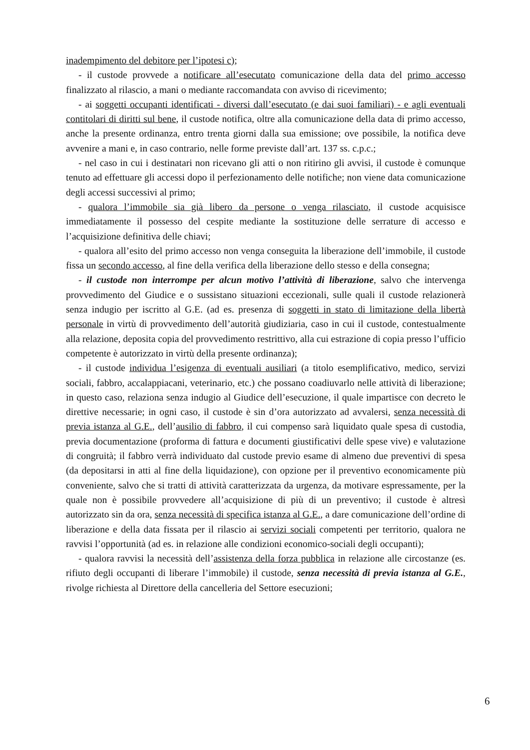inadempimento del debitore per l’ipotesi c);
- il custode provvede a notificare all’esecutato comunicazione della data del primo accesso finalizzato al rilascio, a mani o mediante raccomandata con avviso di ricevimento;
- ai soggetti occupanti identificati - diversi dall’esecutato (e dai suoi familiari) - e agli eventuali contitolari di diritti sul bene, il custode notifica, oltre alla comunicazione della data di primo accesso, anche la presente ordinanza, entro trenta giorni dalla sua emissione; ove possibile, la notifica deve avvenire a mani e, in caso contrario, nelle forme previste dall’art. 137 ss. c.p.c.;
- nel caso in cui i destinatari non ricevano gli atti o non ritirino gli avvisi, il custode è comunque tenuto ad effettuare gli accessi dopo il perfezionamento delle notifiche; non viene data comunicazione degli accessi successivi al primo;
- qualora l’immobile sia già libero da persone o venga rilasciato, il custode acquisisce immediatamente il possesso del cespite mediante la sostituzione delle serrature di accesso e l’acquisizione definitiva delle chiavi;
- qualora all’esito del primo accesso non venga conseguita la liberazione dell’immobile, il custode fissa un secondo accesso, al fine della verifica della liberazione dello stesso e della consegna;
- il custode non interrompe per alcun motivo l’attività di liberazione, salvo che intervenga provvedimento del Giudice e o sussistano situazioni eccezionali, sulle quali il custode relazionerà senza indugio per iscritto al G.E. (ad es. presenza di soggetti in stato di limitazione della libertà personale in virtù di provvedimento dell’autorità giudiziaria, caso in cui il custode, contestualmente alla relazione, deposita copia del provvedimento restrittivo, alla cui estrazione di copia presso l’ufficio competente è autorizzato in virtù della presente ordinanza);
- il custode individua l’esigenza di eventuali ausiliari (a titolo esemplificativo, medico, servizi sociali, fabbro, accalappiacani, veterinario, etc.) che possano coadiuvarlo nelle attività di liberazione; in questo caso, relaziona senza indugio al Giudice dell’esecuzione, il quale impartisce con decreto le direttive necessarie; in ogni caso, il custode è sin d’ora autorizzato ad avvalersi, senza necessità di previa istanza al G.E., dell’ausilio di fabbro, il cui compenso sarà liquidato quale spesa di custodia, previa documentazione (proforma di fattura e documenti giustificativi delle spese vive) e valutazione di congruità; il fabbro verrà individuato dal custode previo esame di almeno due preventivi di spesa (da depositarsi in atti al fine della liquidazione), con opzione per il preventivo economicamente più conveniente, salvo che si tratti di attività caratterizzata da urgenza, da motivare espressamente, per la quale non è possibile provvedere all’acquisizione di più di un preventivo; il custode è altresì autorizzato sin da ora, senza necessità di specifica istanza al G.E., a dare comunicazione dell’ordine di liberazione e della data fissata per il rilascio ai servizi sociali competenti per territorio, qualora ne ravvisi l’opportunità (ad es. in relazione alle condizioni economico-sociali degli occupanti);
- qualora ravvisi la necessità dell’assistenza della forza pubblica in relazione alle circostanze (es. rifiuto degli occupanti di liberare l’immobile) il custode, senza necessità di previa istanza al G.E., rivolge richiesta al Direttore della cancelleria del Settore esecuzioni;
6